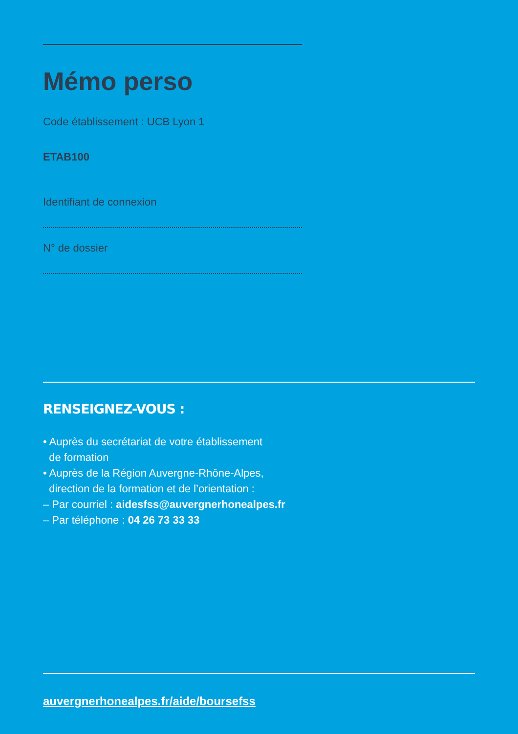Mémo perso
Code établissement : UCB Lyon 1
ETAB100
Identifiant de connexion
N° de dossier
RENSEIGNEZ-VOUS :
• Auprès du secrétariat de votre établissement
de formation
• Auprès de la Région Auvergne-Rhône-Alpes,
direction de la formation et de l’orientation :
– Par courriel : aidesfss@auvergnerhonealpes.fr
– Par téléphone : 04 26 73 33 33
auvergnerhonealpes.fr/aide/boursefss